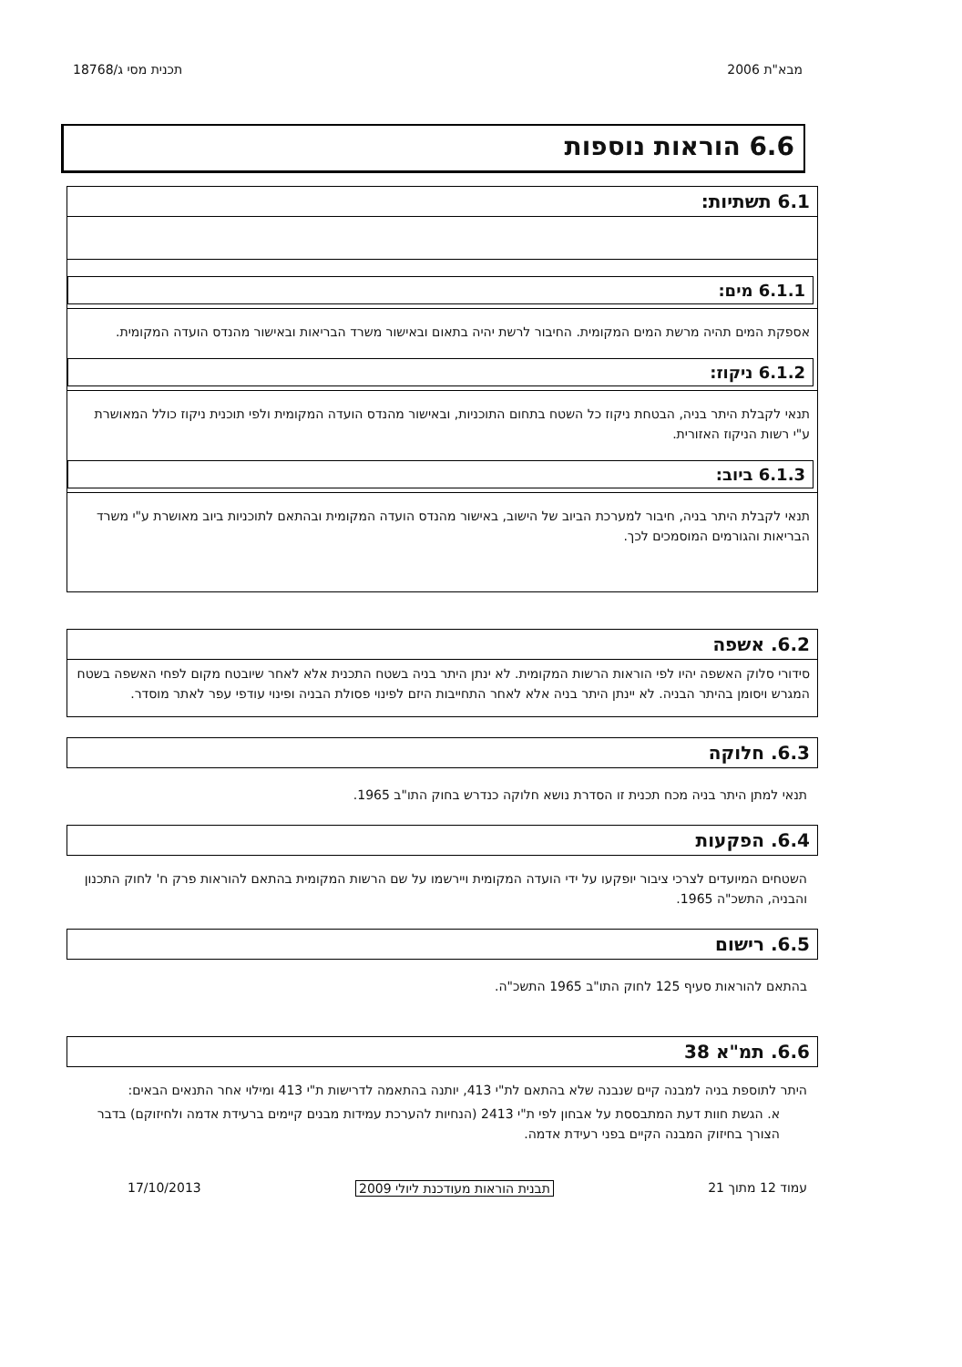מבא"ת 2006 תכנית מסי ג/18768
6.6 הוראות נוספות
6.1 תשתיות:
6.1.1 מים:
אספקת המים תהיה מרשת המים המקומית. החיבור לרשת יהיה בתאום ובאישור משרד הבריאות ובאישור מהנדס הועדה המקומית.
6.1.2 ניקוז:
תנאי לקבלת היתר בניה, הבטחת ניקוז כל השטח בתחום התוכניות, ובאישור מהנדס הועדה המקומית ולפי תוכנית ניקוז כולל המאושרת ע"י רשות הניקוז האזורית.
6.1.3 ביוב:
תנאי לקבלת היתר בניה, חיבור למערכת הביוב של הישוב, באישור מהנדס הועדה המקומית ובהתאם לתוכניות ביוב מאושרת ע"י משרד הבריאות והגורמים המוסמכים לכך.
6.2. אשפה
סידורי סלוק האשפה יהיו לפי הוראות הרשות המקומית. לא ינתן היתר בניה בשטח התכנית אלא לאחר שיובטח מקום לפחי האשפה בשטח המגרש ויסומן בהיתר הבניה. לא יינתן היתר בניה אלא לאחר התחייבות היזם לפינוי פסולת הבניה ופינוי עודפי עפר לאתר מוסדר.
6.3. חלוקה
תנאי למתן היתר בניה מכח תכנית זו הסדרת נושא חלוקה כנדרש בחוק התו"ב 1965.
6.4. הפקעות
השטחים המיועדים לצרכי ציבור יופקעו על ידי הועדה המקומית ויירשמו על שם הרשות המקומית בהתאם להוראות פרק ח' לחוק התכנון והבניה, התשכ"ה 1965.
6.5. רישום
בהתאם להוראות סעיף 125 לחוק התו"ב 1965 התשכ"ה.
6.6. תמ"א 38
היתר לתוספת בניה למבנה קיים שנבנה שלא בהתאם לת"י 413, יותנה בהתאמה לדרישות ת"י 413 ומילוי אחר התנאים הבאים:
א. הגשת חוות דעת המתבססת על אבחון לפי ת"י 2413 (הנחיות להערכת עמידות מבנים קיימים ברעידת אדמה ולחיזוקם) בדבר הצורך בחיזוק המבנה הקיים בפני רעידת אדמה.
עמוד 12 מתוך 21 תבנית הוראות מעודכנת ליולי 2009 17/10/2013